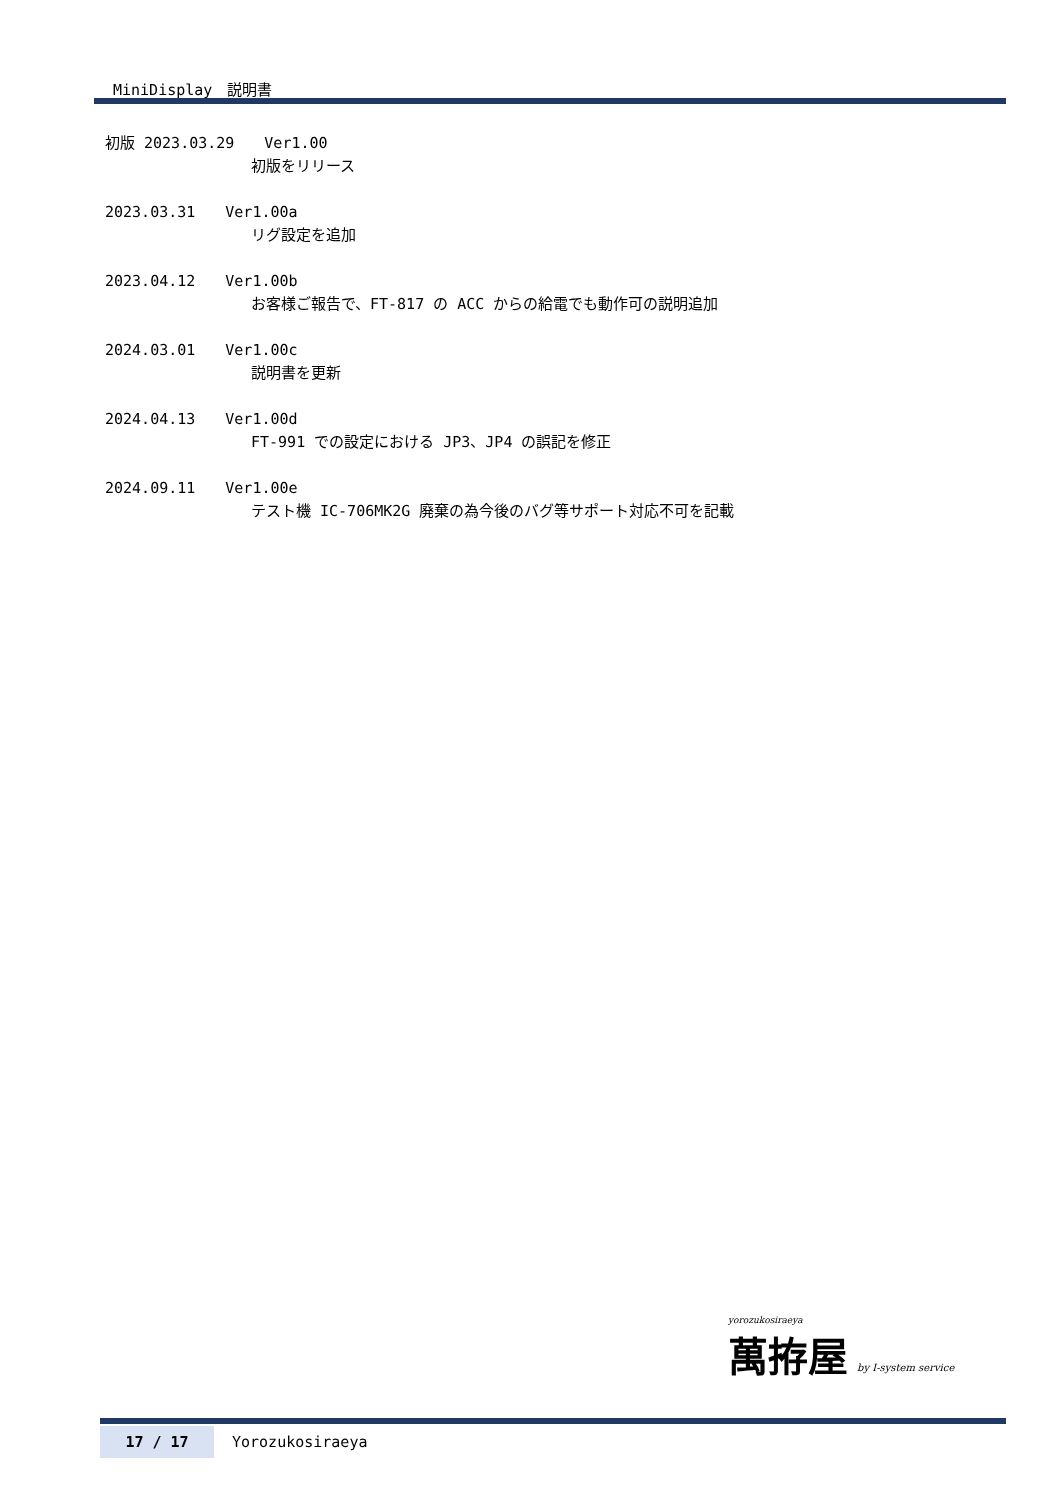MiniDisplay　説明書
初版 2023.03.29　　Ver1.00
初版をリリース
2023.03.31　　Ver1.00a
リグ設定を追加
2023.04.12　　Ver1.00b
お客様ご報告で、FT-817 の ACC からの給電でも動作可の説明追加
2024.03.01　　Ver1.00c
説明書を更新
2024.04.13　　Ver1.00d
FT-991 での設定における JP3、JP4 の誤記を修正
2024.09.11　　Ver1.00e
テスト機 IC-706MK2G 廃棄の為今後のバグ等サポート対応不可を記載
yorozukosiraeya
萬拵屋 by I-system service
17 / 17 Yorozukosiraeya